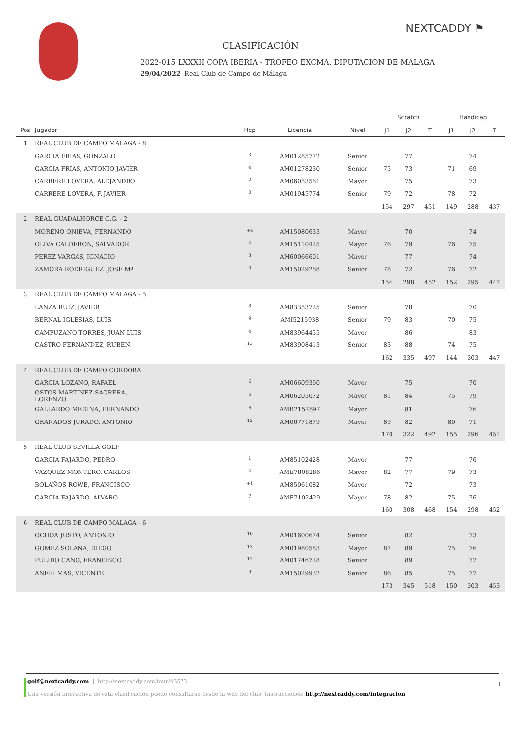NEXTCADDY ⚑
CLASIFICACIÓN
2022-015 LXXXII COPA IBERIA - TROFEO EXCMA. DIPUTACION DE MALAGA
29/04/2022 Real Club de Campo de Málaga
| | | | | | Scratch | | | Handicap | | |
| --- | --- | --- | --- | --- | --- | --- | --- | --- | --- | --- |
| Pos | Jugador | Hcp | Licencia | Nivel | J1 | J2 | T | J1 | J2 | T |
| 1 | REAL CLUB DE CAMPO MALAGA - 8 | | | | | | | | | |
| | GARCIA FRIAS, GONZALO | <sup>3</sup> | AM01285772 | Senior | | 77 | | | 74 | |
| | GARCIA FRIAS, ANTONIO JAVIER | <sup>4</sup> | AM01278230 | Senior | 75 | 73 | | 71 | 69 | |
| | CARRERE LOVERA, ALEJANDRO | <sup>2</sup> | AM06053561 | Mayor | | 75 | | | 73 | |
| | CARRERE LOVERA, F. JAVIER | <sup>0</sup> | AM01945774 | Senior | 79 | 72 | | 78 | 72 | |
| | | | | | 154 | 297 | 451 | 149 | 288 | 437 |
| 2 | REAL GUADALHORCE C.G. - 2 | | | | | | | | | |
| | MORENO ONIEVA, FERNANDO | <sup>+4</sup> | AM15080633 | Mayor | | 70 | | | 74 | |
| | OLIVA CALDERON, SALVADOR | <sup>4</sup> | AM15110425 | Mayor | 76 | 79 | | 76 | 75 | |
| | PEREZ VARGAS, IGNACIO | <sup>3</sup> | AM60066601 | Mayor | | 77 | | | 74 | |
| | ZAMORA RODRIGUEZ, JOSE Mª | <sup>0</sup> | AM15029268 | Senior | 78 | 72 | | 76 | 72 | |
| | | | | | 154 | 298 | 452 | 152 | 295 | 447 |
| 3 | REAL CLUB DE CAMPO MALAGA - 5 | | | | | | | | | |
| | LANZA RUIZ, JAVIER | <sup>8</sup> | AM83353725 | Senior | | 78 | | | 70 | |
| | BERNAL IGLESIAS, LUIS | <sup>9</sup> | AMI5215938 | Senior | 79 | 83 | | 70 | 75 | |
| | CAMPUZANO TORRES, JUAN LUIS | <sup>4</sup> | AM83964455 | Mayor | | 86 | | | 83 | |
| | CASTRO FERNANDEZ, RUBEN | <sup>13</sup> | AM83908413 | Senior | 83 | 88 | | 74 | 75 | |
| | | | | | 162 | 335 | 497 | 144 | 303 | 447 |
| 4 | REAL CLUB DE CAMPO CORDOBA | | | | | | | | | |
| | GARCIA LOZANO, RAFAEL | <sup>6</sup> | AM06609360 | Mayor | | 75 | | | 70 | |
| | OSTOS MARTINEZ-SAGRERA, LORENZO | <sup>5</sup> | AM06205072 | Mayor | 81 | 84 | | 75 | 79 | |
| | GALLARDO MEDINA, FERNANDO | <sup>6</sup> | AMB2157897 | Mayor | | 81 | | | 76 | |
| | GRANADOS JURADO, ANTONIO | <sup>12</sup> | AM06771879 | Mayor | 89 | 82 | | 80 | 71 | |
| | | | | | 170 | 322 | 492 | 155 | 296 | 451 |
| 5 | REAL CLUB SEVILLA GOLF | | | | | | | | | |
| | GARCIA FAJARDO, PEDRO | <sup>1</sup> | AM85102428 | Mayor | | 77 | | | 76 | |
| | VAZQUEZ MONTERO, CARLOS | <sup>4</sup> | AME7808286 | Mayor | 82 | 77 | | 79 | 73 | |
| | BOLAÑOS ROWE, FRANCISCO | <sup>+1</sup> | AM85061082 | Mayor | | 72 | | | 73 | |
| | GARCIA FAJARDO, ALVARO | <sup>7</sup> | AME7102429 | Mayor | 78 | 82 | | 75 | 76 | |
| | | | | | 160 | 308 | 468 | 154 | 298 | 452 |
| 6 | REAL CLUB DE CAMPO MALAGA - 6 | | | | | | | | | |
| | OCHOA JUSTO, ANTONIO | <sup>10</sup> | AM01600674 | Senior | | 82 | | | 73 | |
| | GOMEZ SOLANA, DIEGO | <sup>13</sup> | AM01980583 | Mayor | 87 | 89 | | 75 | 76 | |
| | PULIDO CANO, FRANCISCO | <sup>12</sup> | AM01746728 | Senior | | 89 | | | 77 | |
| | ANERI MAS, VICENTE | <sup>9</sup> | AM15029932 | Senior | 86 | 85 | | 75 | 77 | |
| | | | | | 173 | 345 | 518 | 150 | 303 | 453 |
golf@nextcaddy.com | http://nextcaddy.com/tour/43573
Una versión interactiva de esta clasificación puede consultarse desde la web del club. Instrucciones: http://nextcaddy.com/integracion
1